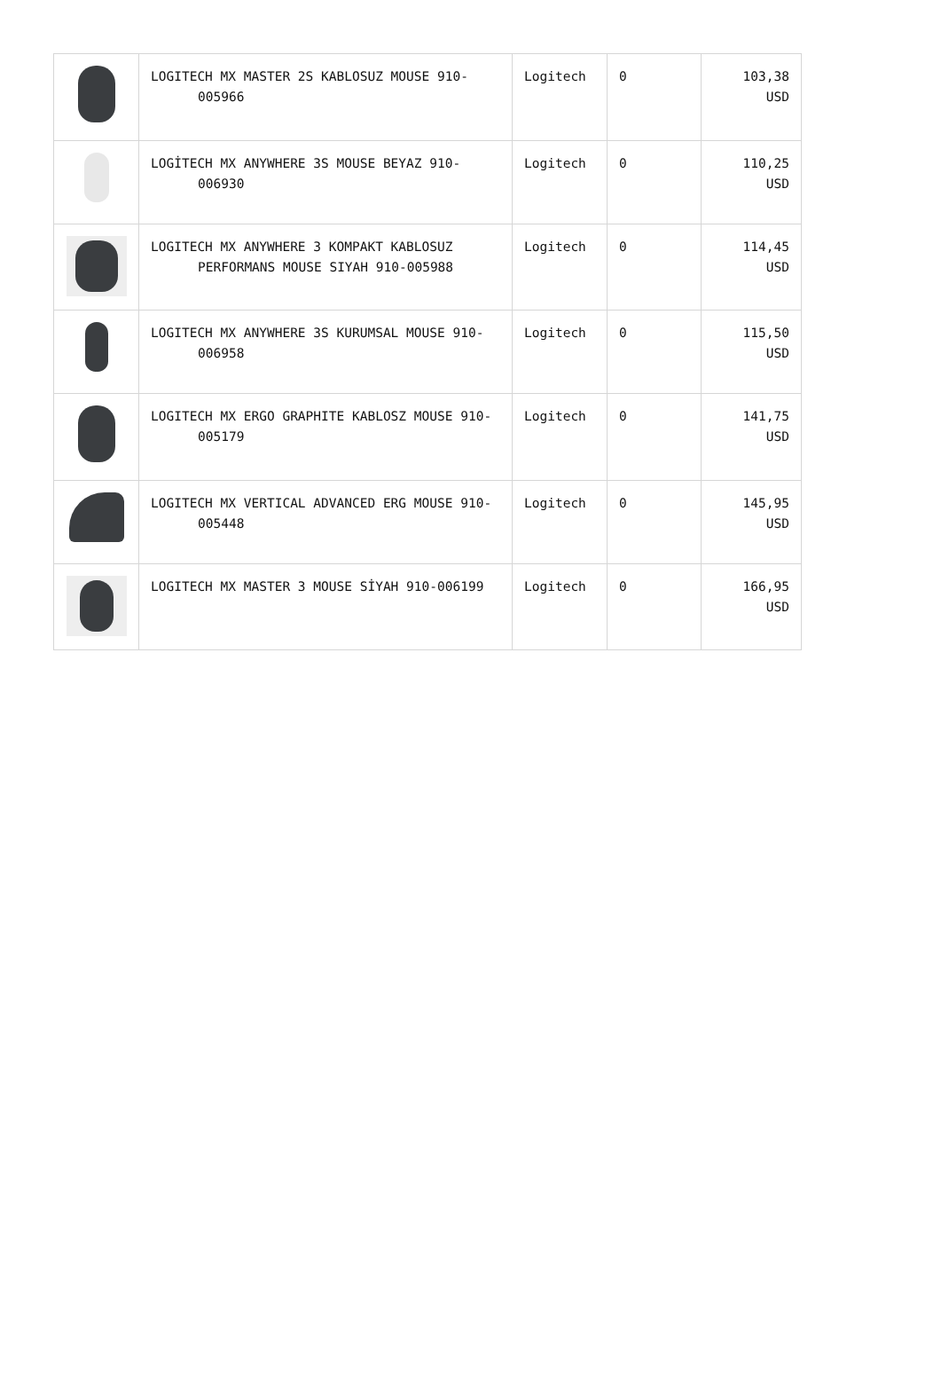| | LOGITECH MX MASTER 2S KABLOSUZ MOUSE 910- 005966 | Logitech | 0 | 103,38 USD |
| | LOGİTECH MX ANYWHERE 3S MOUSE BEYAZ 910- 006930 | Logitech | 0 | 110,25 USD |
| | LOGITECH MX ANYWHERE 3 KOMPAKT KABLOSUZ PERFORMANS MOUSE SIYAH 910-005988 | Logitech | 0 | 114,45 USD |
| | LOGITECH MX ANYWHERE 3S KURUMSAL MOUSE 910- 006958 | Logitech | 0 | 115,50 USD |
| | LOGITECH MX ERGO GRAPHITE KABLOSZ MOUSE 910- 005179 | Logitech | 0 | 141,75 USD |
| | LOGITECH MX VERTICAL ADVANCED ERG MOUSE 910- 005448 | Logitech | 0 | 145,95 USD |
| | LOGITECH MX MASTER 3 MOUSE SİYAH 910-006199 | Logitech | 0 | 166,95 USD |